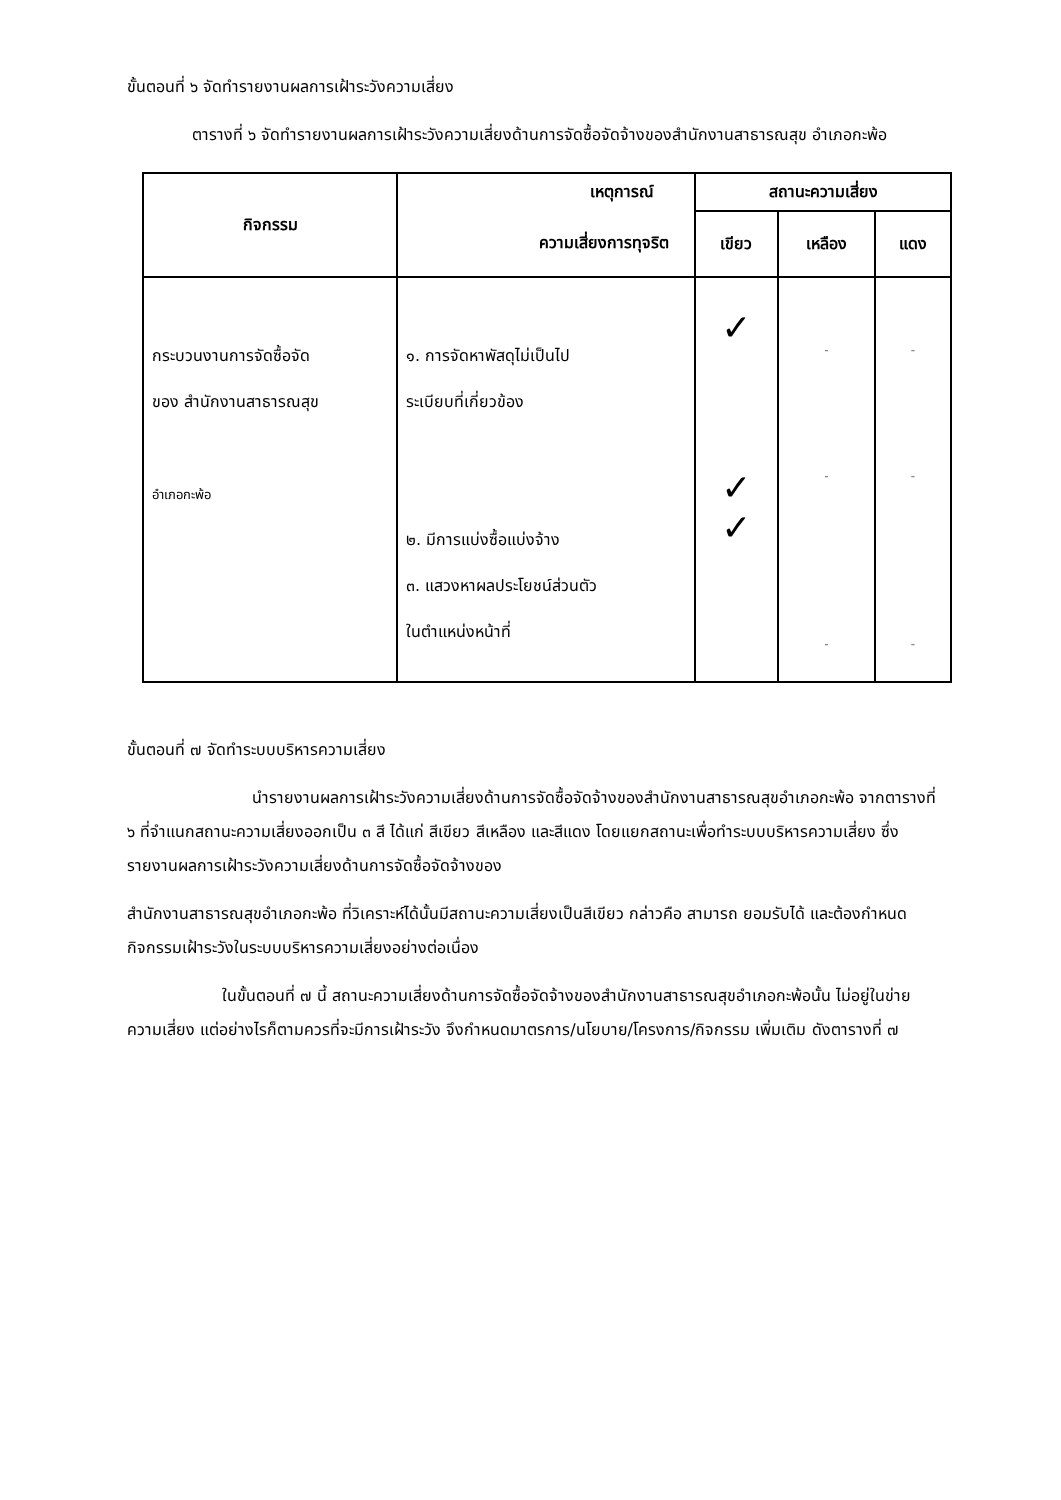ขั้นตอนที่ ๖ จัดทำรายงานผลการเฝ้าระวังความเสี่ยง
ตารางที่ ๖ จัดทำรายงานผลการเฝ้าระวังความเสี่ยงด้านการจัดซื้อจัดจ้างของสำนักงานสาธารณสุข อำเภอกะพ้อ
| กิจกรรม | เหตุการณ์ | สถานะความเสี่ยง | | |
| --- | --- | --- | --- | --- |
| | ความเสี่ยงการทุจริต | เขียว | เหลือง | แดง |
| กระบวนงานการจัดซื้อจัด ของ สำนักงานสาธารณสุข อำเภอกะพ้อ | ๑. การจัดหาพัสดุไม่เป็นไป ระเบียบที่เกี่ยวข้อง ๒. มีการแบ่งซื้อแบ่งจ้าง ๓. แสวงหาผลประโยชน์ส่วนตัว ในตำแหน่งหน้าที่ | ✓ ✓ ✓ | - - - | - - - |
ขั้นตอนที่ ๗ จัดทำระบบบริหารความเสี่ยง
นำรายงานผลการเฝ้าระวังความเสี่ยงด้านการจัดซื้อจัดจ้างของสำนักงานสาธารณสุขอำเภอกะพ้อ จากตารางที่ ๖ ที่จำแนกสถานะความเสี่ยงออกเป็น ๓ สี ได้แก่ สีเขียว สีเหลือง และสีแดง โดยแยกสถานะเพื่อทำระบบบริหารความเสี่ยง ซึ่งรายงานผลการเฝ้าระวังความเสี่ยงด้านการจัดซื้อจัดจ้างของ
สำนักงานสาธารณสุขอำเภอกะพ้อ ที่วิเคราะห์ได้นั้นมีสถานะความเสี่ยงเป็นสีเขียว กล่าวคือ สามารถ ยอมรับได้ และต้องกำหนดกิจกรรมเฝ้าระวังในระบบบริหารความเสี่ยงอย่างต่อเนื่อง
ในขั้นตอนที่ ๗ นี้ สถานะความเสี่ยงด้านการจัดซื้อจัดจ้างของสำนักงานสาธารณสุขอำเภอกะพ้อนั้น ไม่อยู่ในข่ายความเสี่ยง แต่อย่างไรก็ตามควรที่จะมีการเฝ้าระวัง จึงกำหนดมาตรการ/นโยบาย/โครงการ/กิจกรรม เพิ่มเติม ดังตารางที่ ๗